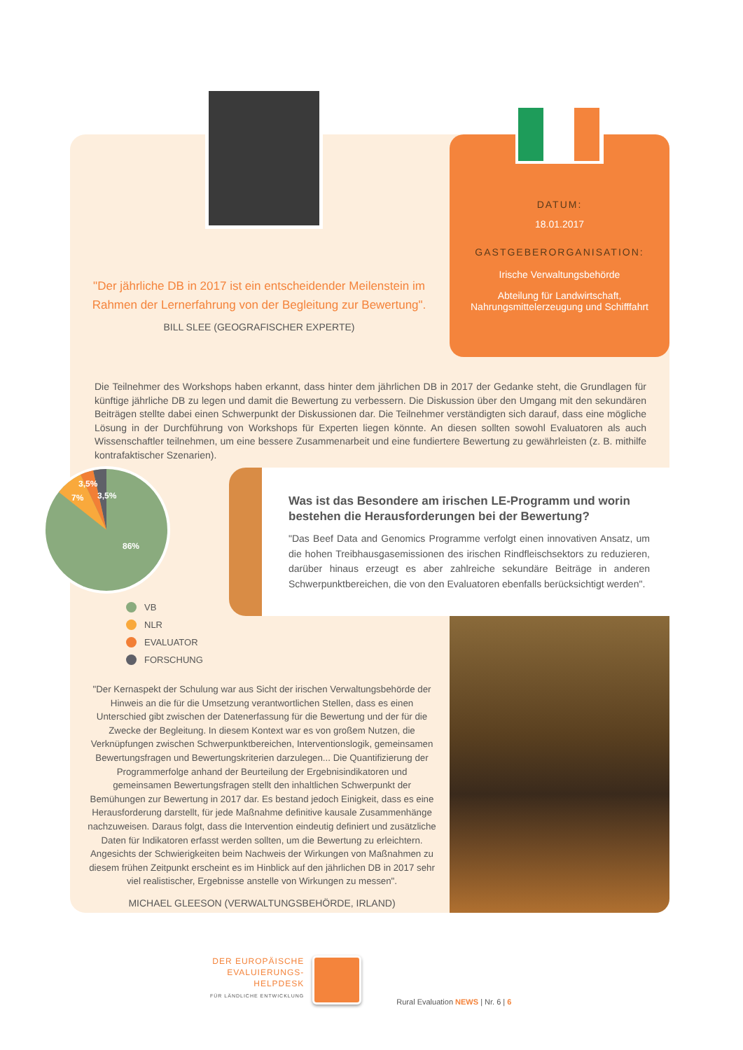DATUM:
18.01.2017
GASTGEBERORGANISATION:
Irische Verwaltungsbehörde
Abteilung für Landwirtschaft,
Nahrungsmittelerzeugung und Schifffahrt
"Der jährliche DB in 2017 ist ein entscheidender Meilenstein im Rahmen der Lernerfahrung von der Begleitung zur Bewertung".
BILL SLEE (GEOGRAFISCHER EXPERTE)
Die Teilnehmer des Workshops haben erkannt, dass hinter dem jährlichen DB in 2017 der Gedanke steht, die Grundlagen für künftige jährliche DB zu legen und damit die Bewertung zu verbessern. Die Diskussion über den Umgang mit den sekundären Beiträgen stellte dabei einen Schwerpunkt der Diskussionen dar. Die Teilnehmer verständigten sich darauf, dass eine mögliche Lösung in der Durchführung von Workshops für Experten liegen könnte. An diesen sollten sowohl Evaluatoren als auch Wissenschaftler teilnehmen, um eine bessere Zusammenarbeit und eine fundiertere Bewertung zu gewährleisten (z. B. mithilfe kontrafaktischer Szenarien).
Was ist das Besondere am irischen LE-Programm und worin bestehen die Herausforderungen bei der Bewertung?
"Das Beef Data and Genomics Programme verfolgt einen innovativen Ansatz, um die hohen Treibhausgasemissionen des irischen Rindfleischsektors zu reduzieren, darüber hinaus erzeugt es aber zahlreiche sekundäre Beiträge in anderen Schwerpunktbereichen, die von den Evaluatoren ebenfalls berücksichtigt werden".
3,5%
3,5%
7%
86%
VB
NLR
EVALUATOR
FORSCHUNG
"Der Kernaspekt der Schulung war aus Sicht der irischen Verwaltungsbehörde der Hinweis an die für die Umsetzung verantwortlichen Stellen, dass es einen Unterschied gibt zwischen der Datenerfassung für die Bewertung und der für die Zwecke der Begleitung. In diesem Kontext war es von großem Nutzen, die Verknüpfungen zwischen Schwerpunktbereichen, Interventionslogik, gemeinsamen Bewertungsfragen und Bewertungskriterien darzulegen... Die Quantifizierung der Programmerfolge anhand der Beurteilung der Ergebnisindikatoren und gemeinsamen Bewertungsfragen stellt den inhaltlichen Schwerpunkt der Bemühungen zur Bewertung in 2017 dar. Es bestand jedoch Einigkeit, dass es eine Herausforderung darstellt, für jede Maßnahme definitive kausale Zusammenhänge nachzuweisen. Daraus folgt, dass die Intervention eindeutig definiert und zusätzliche Daten für Indikatoren erfasst werden sollten, um die Bewertung zu erleichtern. Angesichts der Schwierigkeiten beim Nachweis der Wirkungen von Maßnahmen zu diesem frühen Zeitpunkt erscheint es im Hinblick auf den jährlichen DB in 2017 sehr viel realistischer, Ergebnisse anstelle von Wirkungen zu messen".
MICHAEL GLEESON (VERWALTUNGSBEHÖRDE, IRLAND)
DER EUROPÄISCHE
EVALUIERUNGS-
HELPDESK
FÜR LÄNDLICHE ENTWICKLUNG
Rural Evaluation NEWS | Nr. 6 | 6